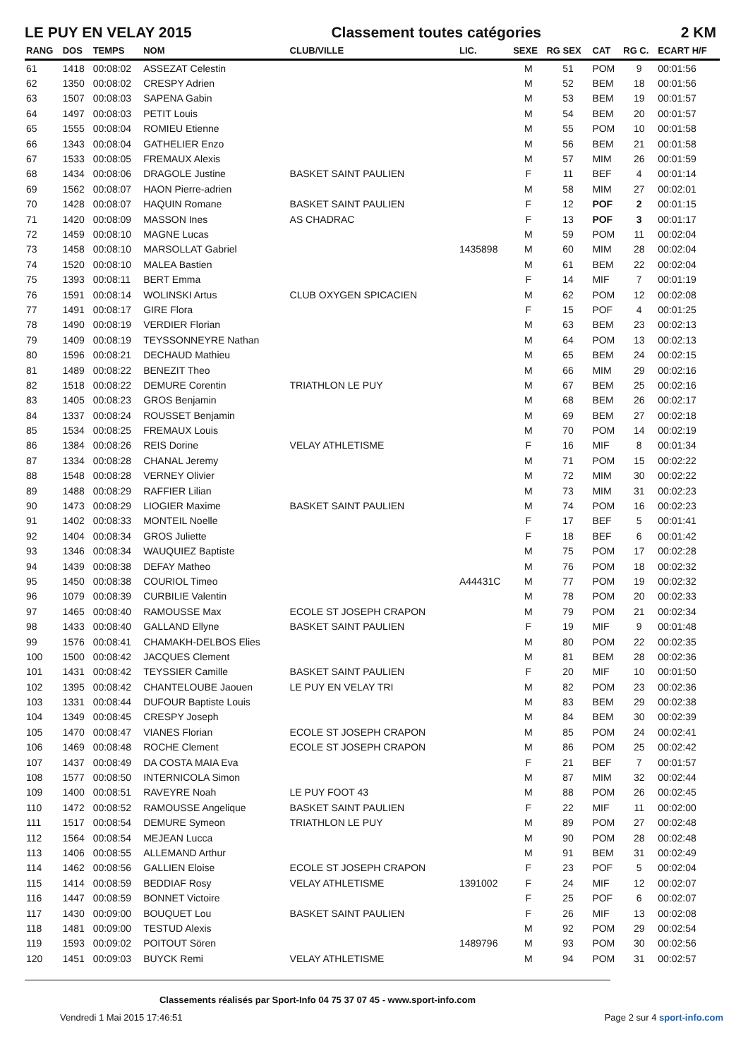LE PUY EN VELAY 2015 Classement toutes catégories 2 KM
| RANG | DOS | TEMPS | NOM | CLUB/VILLE | LIC. | SEXE | RG SEX | CAT | RG C. | ECART H/F |
| --- | --- | --- | --- | --- | --- | --- | --- | --- | --- | --- |
| 61 | 1418 | 00:08:02 | ASSEZAT Celestin | | | M | 51 | POM | 9 | 00:01:56 |
| 62 | 1350 | 00:08:02 | CRESPY Adrien | | | M | 52 | BEM | 18 | 00:01:56 |
| 63 | 1507 | 00:08:03 | SAPENA Gabin | | | M | 53 | BEM | 19 | 00:01:57 |
| 64 | 1497 | 00:08:03 | PETIT Louis | | | M | 54 | BEM | 20 | 00:01:57 |
| 65 | 1555 | 00:08:04 | ROMIEU Etienne | | | M | 55 | POM | 10 | 00:01:58 |
| 66 | 1343 | 00:08:04 | GATHELIER Enzo | | | M | 56 | BEM | 21 | 00:01:58 |
| 67 | 1533 | 00:08:05 | FREMAUX Alexis | | | M | 57 | MIM | 26 | 00:01:59 |
| 68 | 1434 | 00:08:06 | DRAGOLE Justine | BASKET SAINT PAULIEN | | F | 11 | BEF | 4 | 00:01:14 |
| 69 | 1562 | 00:08:07 | HAON Pierre-adrien | | | M | 58 | MIM | 27 | 00:02:01 |
| 70 | 1428 | 00:08:07 | HAQUIN Romane | BASKET SAINT PAULIEN | | F | 12 | POF | 2 | 00:01:15 |
| 71 | 1420 | 00:08:09 | MASSON Ines | AS CHADRAC | | F | 13 | POF | 3 | 00:01:17 |
| 72 | 1459 | 00:08:10 | MAGNE Lucas | | | M | 59 | POM | 11 | 00:02:04 |
| 73 | 1458 | 00:08:10 | MARSOLLAT Gabriel | | 1435898 | M | 60 | MIM | 28 | 00:02:04 |
| 74 | 1520 | 00:08:10 | MALEA Bastien | | | M | 61 | BEM | 22 | 00:02:04 |
| 75 | 1393 | 00:08:11 | BERT Emma | | | F | 14 | MIF | 7 | 00:01:19 |
| 76 | 1591 | 00:08:14 | WOLINSKI Artus | CLUB OXYGEN SPICACIEN | | M | 62 | POM | 12 | 00:02:08 |
| 77 | 1491 | 00:08:17 | GIRE Flora | | | F | 15 | POF | 4 | 00:01:25 |
| 78 | 1490 | 00:08:19 | VERDIER Florian | | | M | 63 | BEM | 23 | 00:02:13 |
| 79 | 1409 | 00:08:19 | TEYSSONNEYRE Nathan | | | M | 64 | POM | 13 | 00:02:13 |
| 80 | 1596 | 00:08:21 | DECHAUD Mathieu | | | M | 65 | BEM | 24 | 00:02:15 |
| 81 | 1489 | 00:08:22 | BENEZIT Theo | | | M | 66 | MIM | 29 | 00:02:16 |
| 82 | 1518 | 00:08:22 | DEMURE Corentin | TRIATHLON LE PUY | | M | 67 | BEM | 25 | 00:02:16 |
| 83 | 1405 | 00:08:23 | GROS Benjamin | | | M | 68 | BEM | 26 | 00:02:17 |
| 84 | 1337 | 00:08:24 | ROUSSET Benjamin | | | M | 69 | BEM | 27 | 00:02:18 |
| 85 | 1534 | 00:08:25 | FREMAUX Louis | | | M | 70 | POM | 14 | 00:02:19 |
| 86 | 1384 | 00:08:26 | REIS Dorine | VELAY ATHLETISME | | F | 16 | MIF | 8 | 00:01:34 |
| 87 | 1334 | 00:08:28 | CHANAL Jeremy | | | M | 71 | POM | 15 | 00:02:22 |
| 88 | 1548 | 00:08:28 | VERNEY Olivier | | | M | 72 | MIM | 30 | 00:02:22 |
| 89 | 1488 | 00:08:29 | RAFFIER Lilian | | | M | 73 | MIM | 31 | 00:02:23 |
| 90 | 1473 | 00:08:29 | LIOGIER Maxime | BASKET SAINT PAULIEN | | M | 74 | POM | 16 | 00:02:23 |
| 91 | 1402 | 00:08:33 | MONTEIL Noelle | | | F | 17 | BEF | 5 | 00:01:41 |
| 92 | 1404 | 00:08:34 | GROS Juliette | | | F | 18 | BEF | 6 | 00:01:42 |
| 93 | 1346 | 00:08:34 | WAUQUIEZ Baptiste | | | M | 75 | POM | 17 | 00:02:28 |
| 94 | 1439 | 00:08:38 | DEFAY Matheo | | | M | 76 | POM | 18 | 00:02:32 |
| 95 | 1450 | 00:08:38 | COURIOL Timeo | | A44431C | M | 77 | POM | 19 | 00:02:32 |
| 96 | 1079 | 00:08:39 | CURBILIE Valentin | | | M | 78 | POM | 20 | 00:02:33 |
| 97 | 1465 | 00:08:40 | RAMOUSSE Max | ECOLE ST JOSEPH CRAPON | | M | 79 | POM | 21 | 00:02:34 |
| 98 | 1433 | 00:08:40 | GALLAND Ellyne | BASKET SAINT PAULIEN | | F | 19 | MIF | 9 | 00:01:48 |
| 99 | 1576 | 00:08:41 | CHAMAKH-DELBOS Elies | | | M | 80 | POM | 22 | 00:02:35 |
| 100 | 1500 | 00:08:42 | JACQUES Clement | | | M | 81 | BEM | 28 | 00:02:36 |
| 101 | 1431 | 00:08:42 | TEYSSIER Camille | BASKET SAINT PAULIEN | | F | 20 | MIF | 10 | 00:01:50 |
| 102 | 1395 | 00:08:42 | CHANTELOUBE Jaouen | LE PUY EN VELAY TRI | | M | 82 | POM | 23 | 00:02:36 |
| 103 | 1331 | 00:08:44 | DUFOUR Baptiste Louis | | | M | 83 | BEM | 29 | 00:02:38 |
| 104 | 1349 | 00:08:45 | CRESPY Joseph | | | M | 84 | BEM | 30 | 00:02:39 |
| 105 | 1470 | 00:08:47 | VIANES Florian | ECOLE ST JOSEPH CRAPON | | M | 85 | POM | 24 | 00:02:41 |
| 106 | 1469 | 00:08:48 | ROCHE Clement | ECOLE ST JOSEPH CRAPON | | M | 86 | POM | 25 | 00:02:42 |
| 107 | 1437 | 00:08:49 | DA COSTA MAIA Eva | | | F | 21 | BEF | 7 | 00:01:57 |
| 108 | 1577 | 00:08:50 | INTERNICOLA Simon | | | M | 87 | MIM | 32 | 00:02:44 |
| 109 | 1400 | 00:08:51 | RAVEYRE Noah | LE PUY FOOT 43 | | M | 88 | POM | 26 | 00:02:45 |
| 110 | 1472 | 00:08:52 | RAMOUSSE Angelique | BASKET SAINT PAULIEN | | F | 22 | MIF | 11 | 00:02:00 |
| 111 | 1517 | 00:08:54 | DEMURE Symeon | TRIATHLON LE PUY | | M | 89 | POM | 27 | 00:02:48 |
| 112 | 1564 | 00:08:54 | MEJEAN Lucca | | | M | 90 | POM | 28 | 00:02:48 |
| 113 | 1406 | 00:08:55 | ALLEMAND Arthur | | | M | 91 | BEM | 31 | 00:02:49 |
| 114 | 1462 | 00:08:56 | GALLIEN Eloise | ECOLE ST JOSEPH CRAPON | | F | 23 | POF | 5 | 00:02:04 |
| 115 | 1414 | 00:08:59 | BEDDIAF Rosy | VELAY ATHLETISME | 1391002 | F | 24 | MIF | 12 | 00:02:07 |
| 116 | 1447 | 00:08:59 | BONNET Victoire | | | F | 25 | POF | 6 | 00:02:07 |
| 117 | 1430 | 00:09:00 | BOUQUET Lou | BASKET SAINT PAULIEN | | F | 26 | MIF | 13 | 00:02:08 |
| 118 | 1481 | 00:09:00 | TESTUD Alexis | | | M | 92 | POM | 29 | 00:02:54 |
| 119 | 1593 | 00:09:02 | POITOUT Sören | | 1489796 | M | 93 | POM | 30 | 00:02:56 |
| 120 | 1451 | 00:09:03 | BUYCK Remi | VELAY ATHLETISME | | M | 94 | POM | 31 | 00:02:57 |
Classements réalisés par Sport-Info 04 75 37 07 45 - www.sport-info.com
Vendredi 1 Mai 2015 17:46:51 Page 2 sur 4 sport-info.com